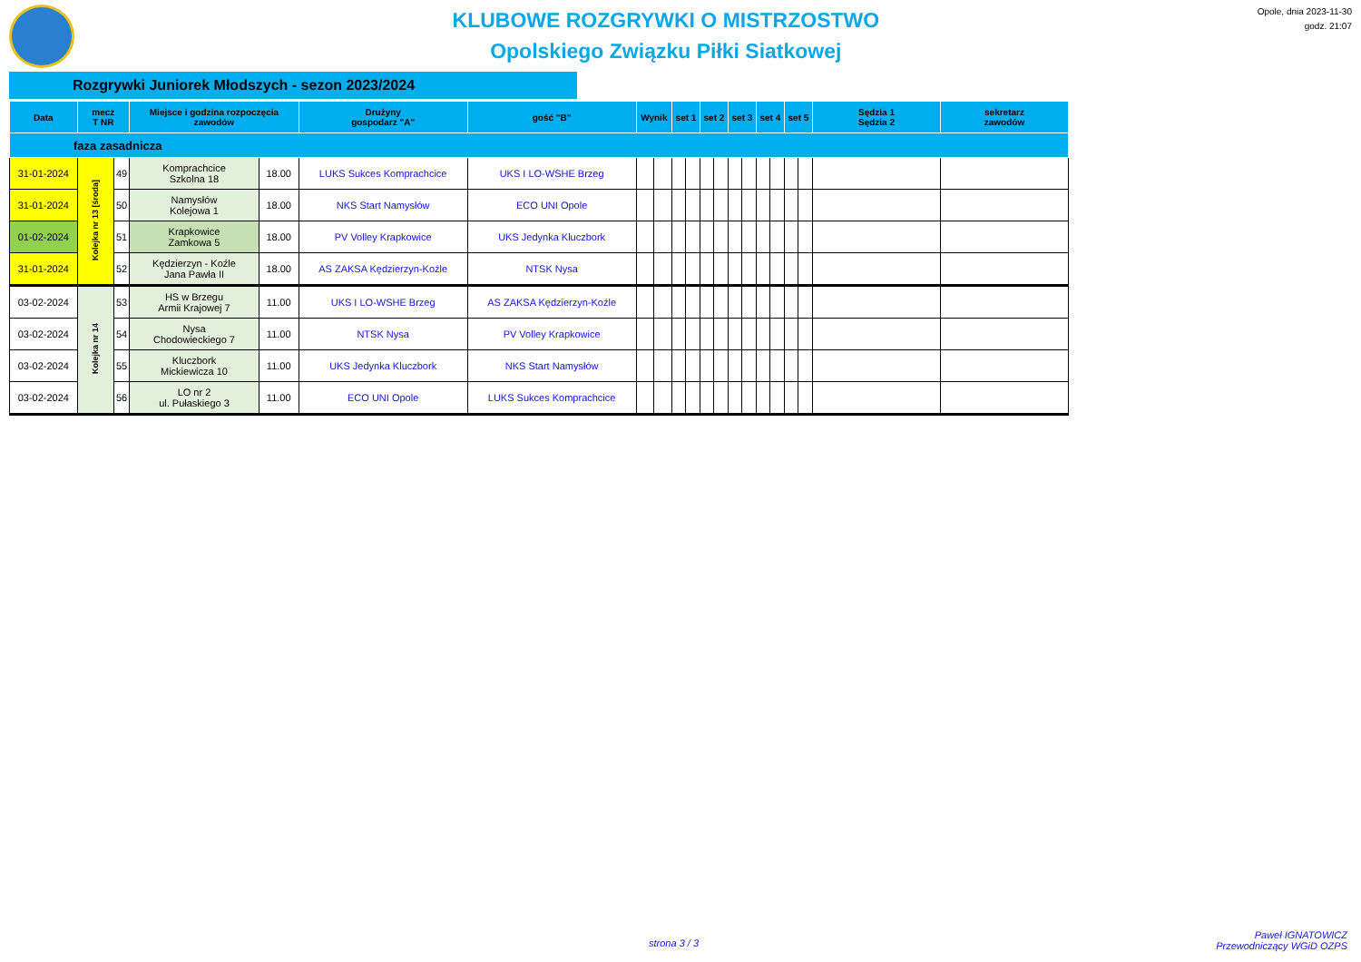KLUBOWE ROZGRYWKI O MISTRZOSTWO
Opolskiego Związku Piłki Siatkowej
Opole, dnia 2023-11-30
godz. 21:07
Rozgrywki Juniorek Młodszych - sezon 2023/2024
| Data | mecz T NR | | Miejsce i godzina rozpoczęcia zawodów | | Drużyny gospodarz "A" | gość "B" | Wynik | | set 1 | | set 2 | | set 3 | | set 4 | | set 5 | | Sędzia 1 Sędzia 2 | sekretarz zawodów |
| --- | --- | --- | --- | --- | --- | --- | --- | --- | --- | --- | --- | --- | --- | --- | --- | --- | --- | --- | --- | --- |
| faza zasadnicza | | | | | | | | | | | | | | | | | | | | |
| 31-01-2024 | Kolejka nr 13 [środa] | 49 | Komprachcice Szkolna 18 | 18.00 | LUKS Sukces Komprachcice | UKS I LO-WSHE Brzeg | | | | | | | | | | | | | | |
| 31-01-2024 | | 50 | Namysłów Kolejowa 1 | 18.00 | NKS Start Namysłów | ECO UNI Opole | | | | | | | | | | | | | | |
| 01-02-2024 | | 51 | Krapkowice Zamkowa 5 | 18.00 | PV Volley Krapkowice | UKS Jedynka Kluczbork | | | | | | | | | | | | | | |
| 31-01-2024 | | 52 | Kędzierzyn - Koźle Jana Pawła II | 18.00 | AS ZAKSA Kędzierzyn-Koźle | NTSK Nysa | | | | | | | | | | | | | | |
| 03-02-2024 | Kolejka nr 14 | 53 | HS w Brzegu Armii Krajowej 7 | 11.00 | UKS I LO-WSHE Brzeg | AS ZAKSA Kędzierzyn-Koźle | | | | | | | | | | | | | | |
| 03-02-2024 | | 54 | Nysa Chodowieckiego 7 | 11.00 | NTSK Nysa | PV Volley Krapkowice | | | | | | | | | | | | | | |
| 03-02-2024 | | 55 | Kluczbork Mickiewicza 10 | 11.00 | UKS Jedynka Kluczbork | NKS Start Namysłów | | | | | | | | | | | | | | |
| 03-02-2024 | | 56 | LO nr 2 ul. Pułaskiego 3 | 11.00 | ECO UNI Opole | LUKS Sukces Komprachcice | | | | | | | | | | | | | | |
strona 3 / 3
Paweł IGNATOWICZ
Przewodniczący WGiD OZPS